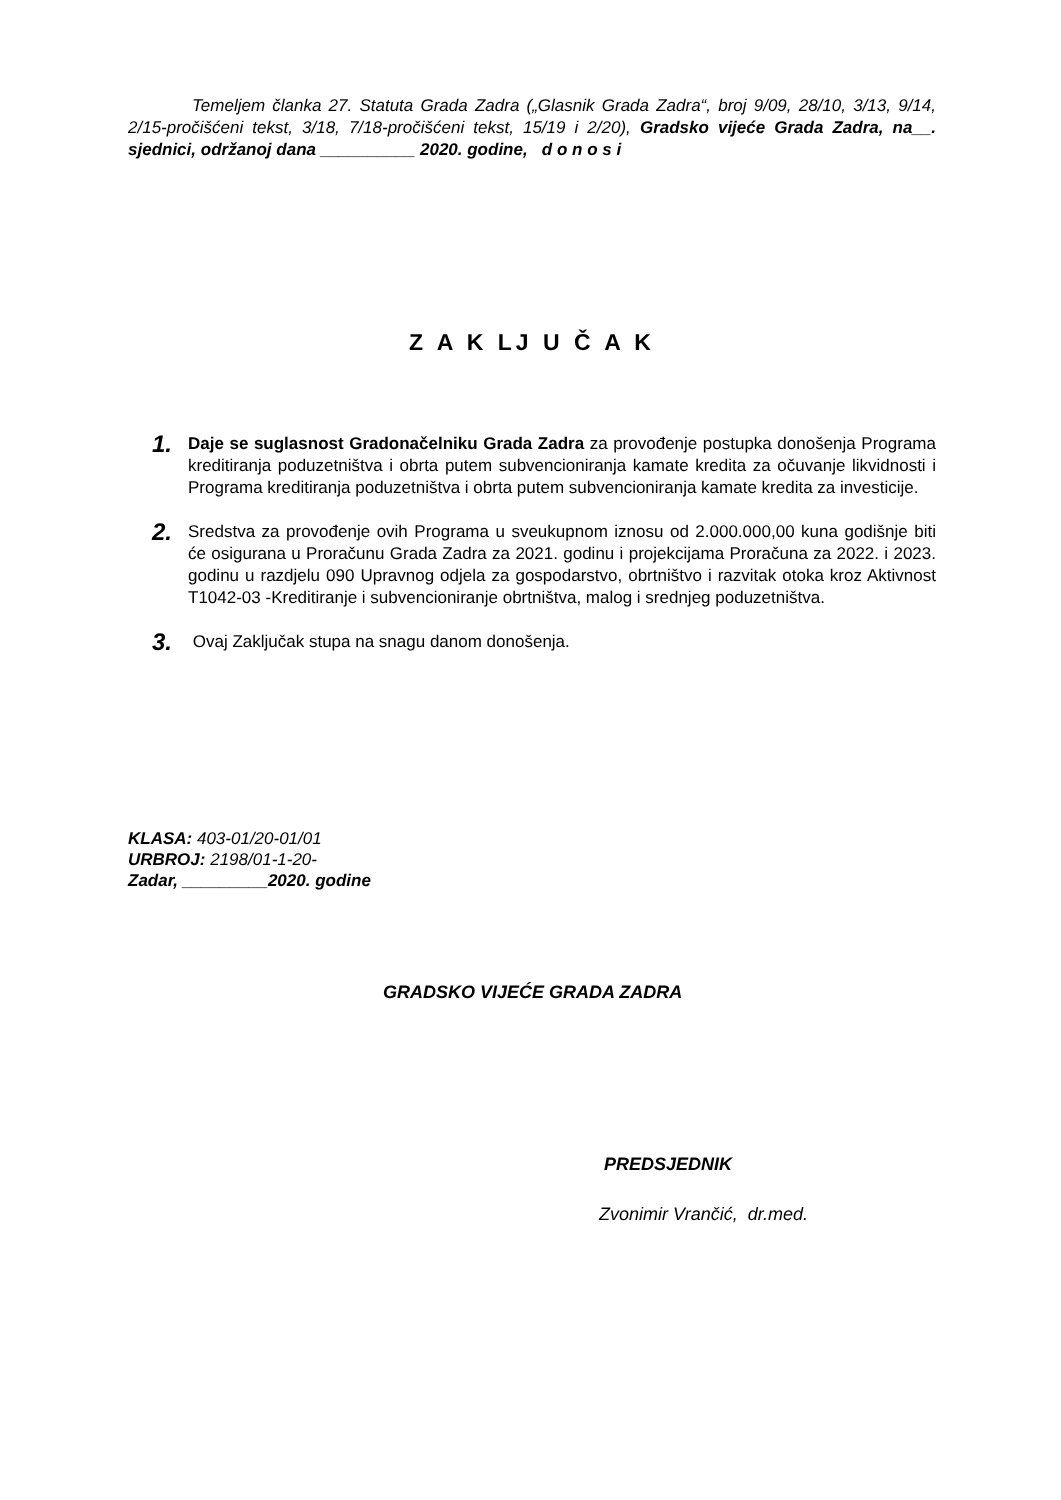Temeljem članka 27. Statuta Grada Zadra („Glasnik Grada Zadra“, broj 9/09, 28/10, 3/13, 9/14, 2/15-pročišćeni tekst, 3/18, 7/18-pročišćeni tekst, 15/19 i 2/20), Gradsko vijeće Grada Zadra, na__. sjednici, održanoj dana __________ 2020. godine, d o n o s i
Z A K LJ U Č A K
1.
Daje se suglasnost Gradonačelniku Grada Zadra za provođenje postupka donošenja Programa kreditiranja poduzetništva i obrta putem subvencioniranja kamate kredita za očuvanje likvidnosti i Programa kreditiranja poduzetništva i obrta putem subvencioniranja kamate kredita za investicije.
2.
Sredstva za provođenje ovih Programa u sveukupnom iznosu od 2.000.000,00 kuna godišnje biti će osigurana u Proračunu Grada Zadra za 2021. godinu i projekcijama Proračuna za 2022. i 2023. godinu u razdjelu 090 Upravnog odjela za gospodarstvo, obrtništvo i razvitak otoka kroz Aktivnost T1042-03 -Kreditiranje i subvencioniranje obrtništva, malog i srednjeg poduzetništva.
3.
Ovaj Zaključak stupa na snagu danom donošenja.
KLASA: 403-01/20-01/01
URBROJ: 2198/01-1-20-
Zadar, _________2020. godine
GRADSKO VIJEĆE GRADA ZADRA
PREDSJEDNIK
Zvonimir Vrančić, dr.med.